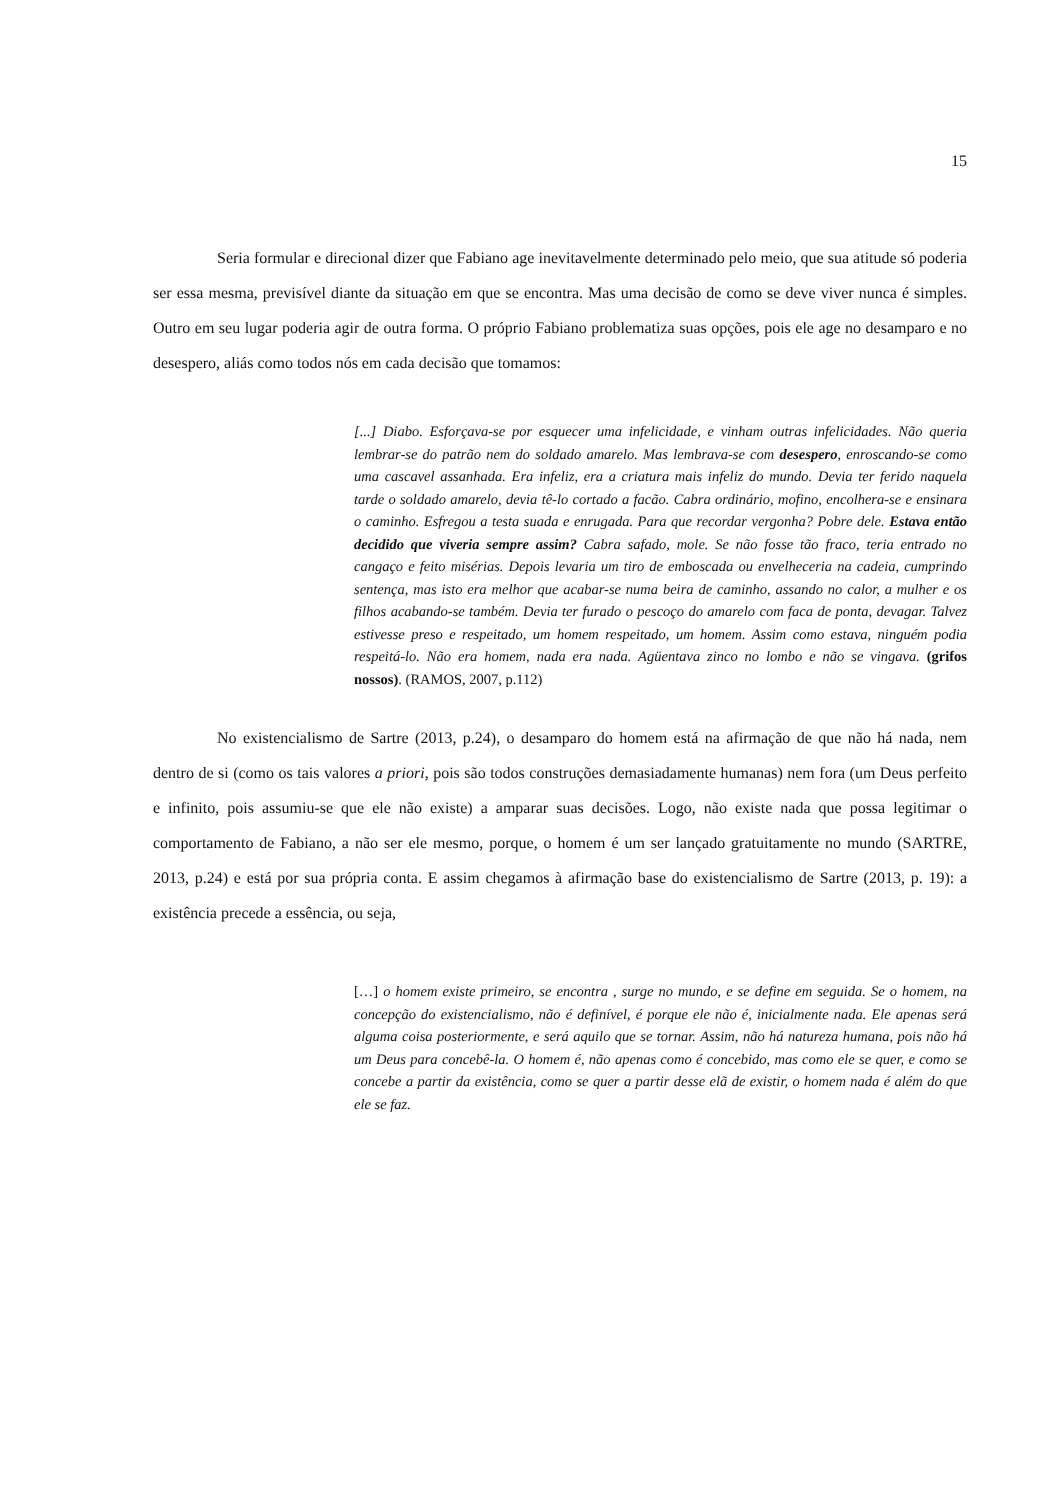15
Seria formular e direcional dizer que Fabiano age inevitavelmente determinado pelo meio, que sua atitude só poderia ser essa mesma, previsível diante da situação em que se encontra. Mas uma decisão de como se deve viver nunca é simples. Outro em seu lugar poderia agir de outra forma. O próprio Fabiano problematiza suas opções, pois ele age no desamparo e no desespero, aliás como todos nós em cada decisão que tomamos:
[...] Diabo. Esforçava-se por esquecer uma infelicidade, e vinham outras infelicidades. Não queria lembrar-se do patrão nem do soldado amarelo. Mas lembrava-se com desespero, enroscando-se como uma cascavel assanhada. Era infeliz, era a criatura mais infeliz do mundo. Devia ter ferido naquela tarde o soldado amarelo, devia tê-lo cortado a facão. Cabra ordinário, mofino, encolhera-se e ensinara o caminho. Esfregou a testa suada e enrugada. Para que recordar vergonha? Pobre dele. Estava então decidido que viveria sempre assim? Cabra safado, mole. Se não fosse tão fraco, teria entrado no cangaço e feito misérias. Depois levaria um tiro de emboscada ou envelheceria na cadeia, cumprindo sentença, mas isto era melhor que acabar-se numa beira de caminho, assando no calor, a mulher e os filhos acabando-se também. Devia ter furado o pescoço do amarelo com faca de ponta, devagar. Talvez estivesse preso e respeitado, um homem respeitado, um homem. Assim como estava, ninguém podia respeitá-lo. Não era homem, nada era nada. Agüentava zinco no lombo e não se vingava. (grifos nossos). (RAMOS, 2007, p.112)
No existencialismo de Sartre (2013, p.24), o desamparo do homem está na afirmação de que não há nada, nem dentro de si (como os tais valores a priori, pois são todos construções demasiadamente humanas) nem fora (um Deus perfeito e infinito, pois assumiu-se que ele não existe) a amparar suas decisões. Logo, não existe nada que possa legitimar o comportamento de Fabiano, a não ser ele mesmo, porque, o homem é um ser lançado gratuitamente no mundo (SARTRE, 2013, p.24) e está por sua própria conta. E assim chegamos à afirmação base do existencialismo de Sartre (2013, p. 19): a existência precede a essência, ou seja,
[…] o homem existe primeiro, se encontra , surge no mundo, e se define em seguida. Se o homem, na concepção do existencialismo, não é definível, é porque ele não é, inicialmente nada. Ele apenas será alguma coisa posteriormente, e será aquilo que se tornar. Assim, não há natureza humana, pois não há um Deus para concebê-la. O homem é, não apenas como é concebido, mas como ele se quer, e como se concebe a partir da existência, como se quer a partir desse elã de existir, o homem nada é além do que ele se faz.